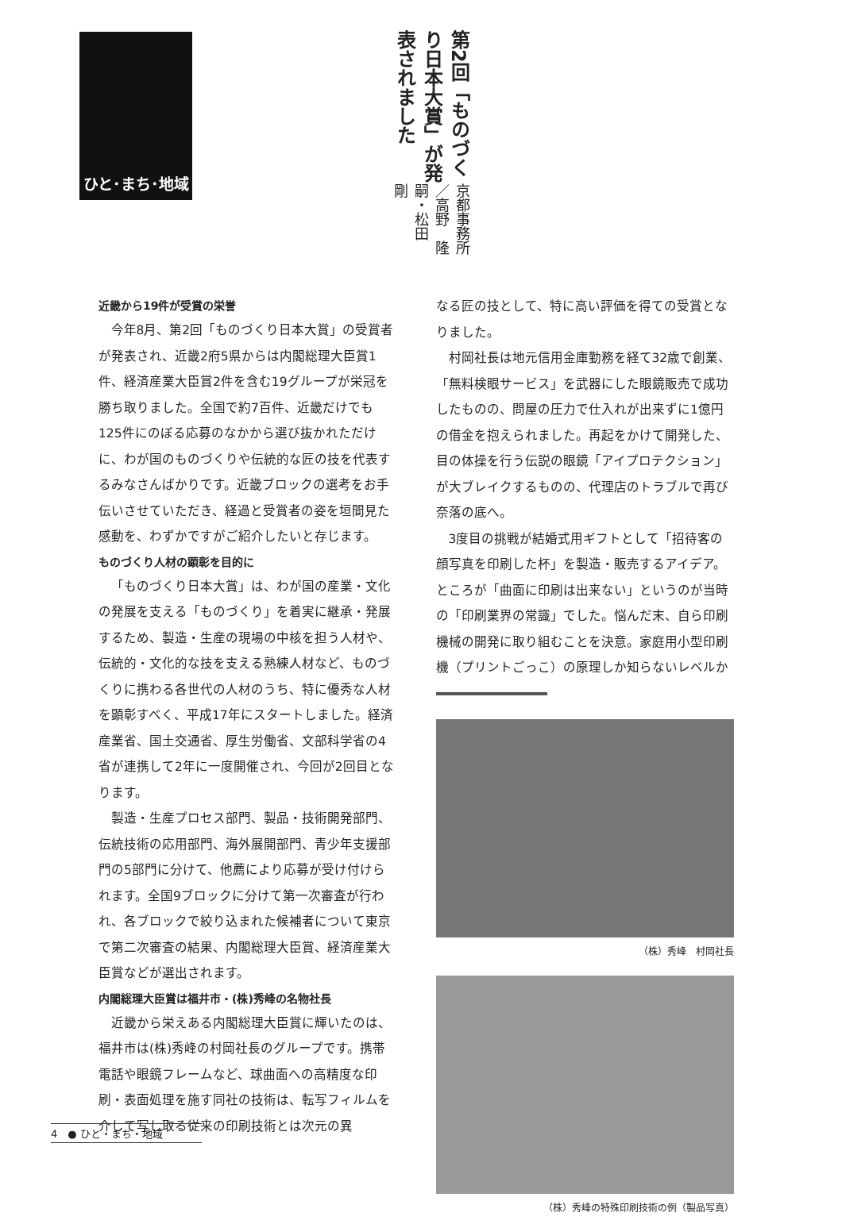ひと･まち･地域
第2回「ものづくり日本大賞」が発表されました
京都事務所／高野　隆嗣・松田　剛
近畿から19件が受賞の栄誉
今年8月、第2回「ものづくり日本大賞」の受賞者が発表され、近畿2府5県からは内閣総理大臣賞1件、経済産業大臣賞2件を含む19グループが栄冠を勝ち取りました。全国で約7百件、近畿だけでも125件にのぼる応募のなかから選び抜かれただけに、わが国のものづくりや伝統的な匠の技を代表するみなさんばかりです。近畿ブロックの選考をお手伝いさせていただき、経過と受賞者の姿を垣間見た感動を、わずかですがご紹介したいと存じます。
ものづくり人材の顕彰を目的に
「ものづくり日本大賞」は、わが国の産業・文化の発展を支える「ものづくり」を着実に継承・発展するため、製造・生産の現場の中核を担う人材や、伝統的・文化的な技を支える熟練人材など、ものづくりに携わる各世代の人材のうち、特に優秀な人材を顕彰すべく、平成17年にスタートしました。経済産業省、国土交通省、厚生労働省、文部科学省の4省が連携して2年に一度開催され、今回が2回目となります。
製造・生産プロセス部門、製品・技術開発部門、伝統技術の応用部門、海外展開部門、青少年支援部門の5部門に分けて、他薦により応募が受け付けられます。全国9ブロックに分けて第一次審査が行われ、各ブロックで絞り込まれた候補者について東京で第二次審査の結果、内閣総理大臣賞、経済産業大臣賞などが選出されます。
内閣総理大臣賞は福井市・(株)秀峰の名物社長
近畿から栄えある内閣総理大臣賞に輝いたのは、福井市は(株)秀峰の村岡社長のグループです。携帯電話や眼鏡フレームなど、球曲面への高精度な印刷・表面処理を施す同社の技術は、転写フィルムを介して写し取る従来の印刷技術とは次元の異
なる匠の技として、特に高い評価を得ての受賞となりました。
村岡社長は地元信用金庫勤務を経て32歳で創業、「無料検眼サービス」を武器にした眼鏡販売で成功したものの、問屋の圧力で仕入れが出来ずに1億円の借金を抱えられました。再起をかけて開発した、目の体操を行う伝説の眼鏡「アイプロテクション」が大ブレイクするものの、代理店のトラブルで再び奈落の底へ。
3度目の挑戦が結婚式用ギフトとして「招待客の顔写真を印刷した杯」を製造・販売するアイデア。ところが「曲面に印刷は出来ない」というのが当時の「印刷業界の常識」でした。悩んだ末、自ら印刷機械の開発に取り組むことを決意。家庭用小型印刷機（プリントごっこ）の原理しか知らないレベルか
（株）秀峰　村岡社長
（株）秀峰の特殊印刷技術の例（製品写真）
4　● ひと・まち・地域